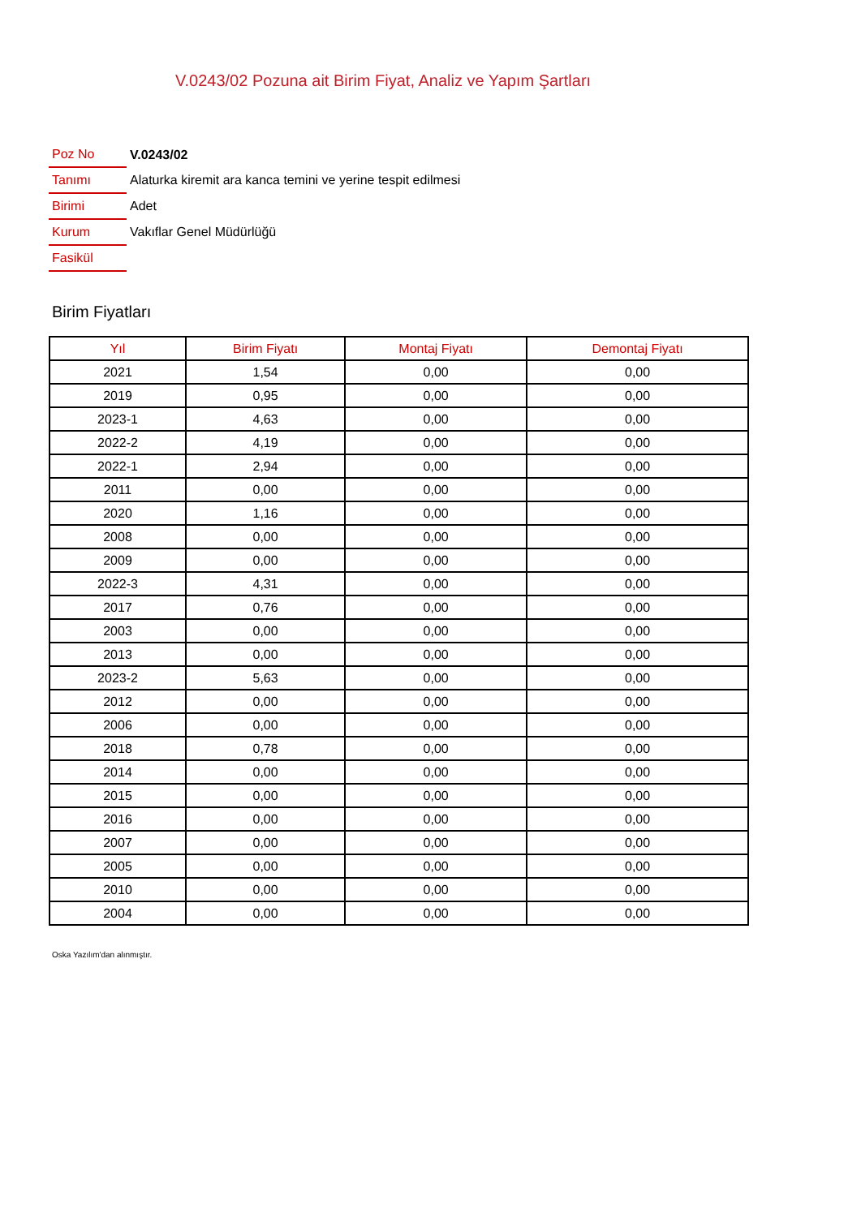V.0243/02 Pozuna ait Birim Fiyat, Analiz ve Yapım Şartları
| Poz No | V.0243/02 |
| Tanımı | Alaturka kiremit ara kanca temini ve yerine tespit edilmesi |
| Birimi | Adet |
| Kurum | Vakıflar Genel Müdürlüğü |
| Fasikül | |
Birim Fiyatları
| Yıl | Birim Fiyatı | Montaj Fiyatı | Demontaj Fiyatı |
| --- | --- | --- | --- |
| 2021 | 1,54 | 0,00 | 0,00 |
| 2019 | 0,95 | 0,00 | 0,00 |
| 2023-1 | 4,63 | 0,00 | 0,00 |
| 2022-2 | 4,19 | 0,00 | 0,00 |
| 2022-1 | 2,94 | 0,00 | 0,00 |
| 2011 | 0,00 | 0,00 | 0,00 |
| 2020 | 1,16 | 0,00 | 0,00 |
| 2008 | 0,00 | 0,00 | 0,00 |
| 2009 | 0,00 | 0,00 | 0,00 |
| 2022-3 | 4,31 | 0,00 | 0,00 |
| 2017 | 0,76 | 0,00 | 0,00 |
| 2003 | 0,00 | 0,00 | 0,00 |
| 2013 | 0,00 | 0,00 | 0,00 |
| 2023-2 | 5,63 | 0,00 | 0,00 |
| 2012 | 0,00 | 0,00 | 0,00 |
| 2006 | 0,00 | 0,00 | 0,00 |
| 2018 | 0,78 | 0,00 | 0,00 |
| 2014 | 0,00 | 0,00 | 0,00 |
| 2015 | 0,00 | 0,00 | 0,00 |
| 2016 | 0,00 | 0,00 | 0,00 |
| 2007 | 0,00 | 0,00 | 0,00 |
| 2005 | 0,00 | 0,00 | 0,00 |
| 2010 | 0,00 | 0,00 | 0,00 |
| 2004 | 0,00 | 0,00 | 0,00 |
Oska Yazılım'dan alınmıştır.